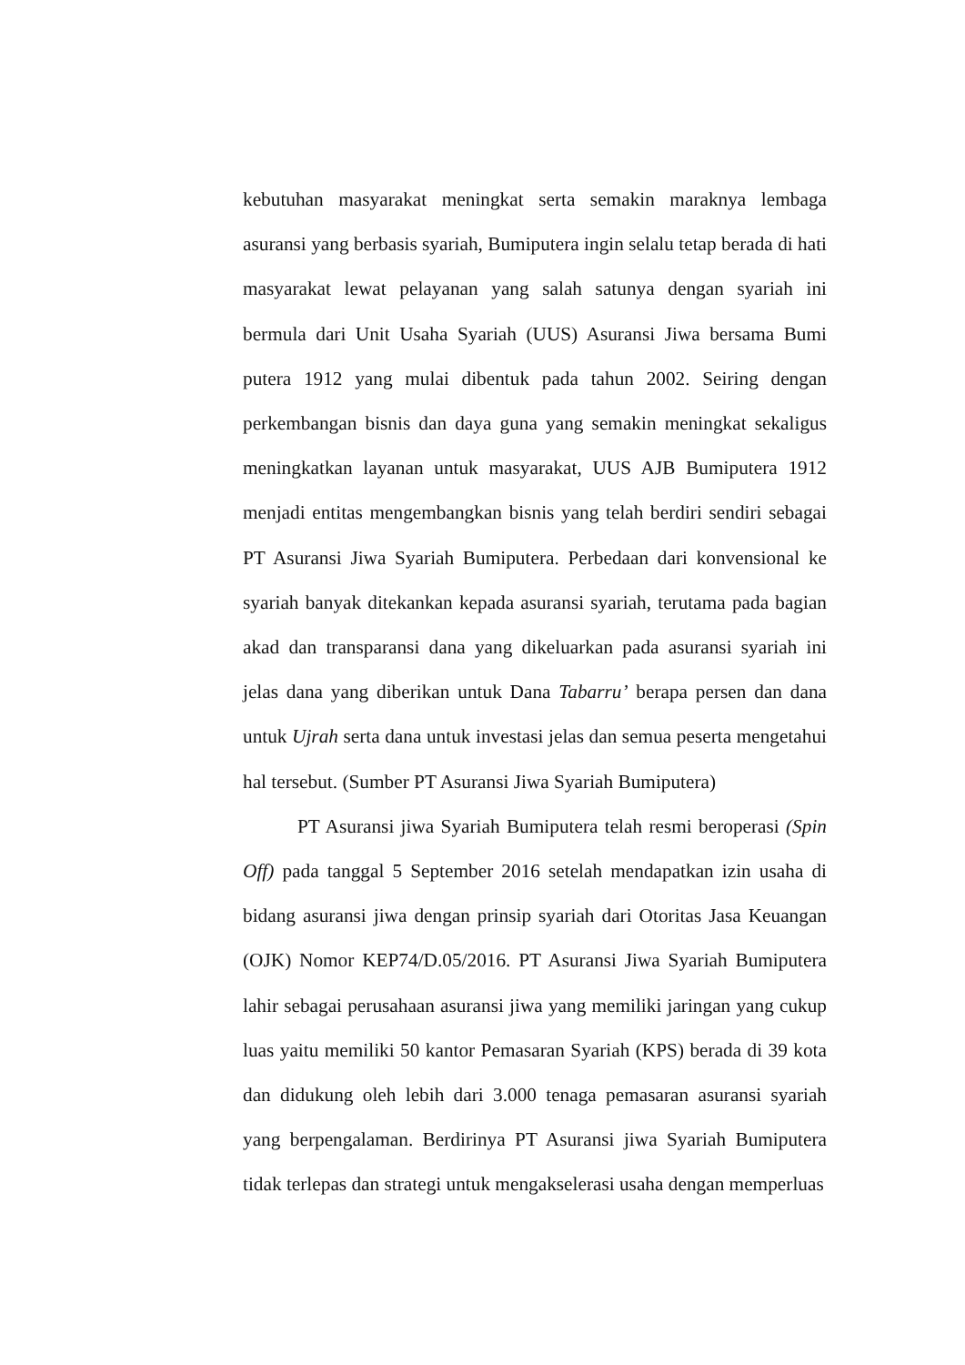kebutuhan masyarakat meningkat serta semakin maraknya lembaga asuransi yang berbasis syariah, Bumiputera ingin selalu tetap berada di hati masyarakat lewat pelayanan yang salah satunya dengan syariah ini bermula dari Unit Usaha Syariah (UUS) Asuransi Jiwa bersama Bumi putera 1912 yang mulai dibentuk pada tahun 2002. Seiring dengan perkembangan bisnis dan daya guna yang semakin meningkat sekaligus meningkatkan layanan untuk masyarakat, UUS AJB Bumiputera 1912 menjadi entitas mengembangkan bisnis yang telah berdiri sendiri sebagai PT Asuransi Jiwa Syariah Bumiputera. Perbedaan dari konvensional ke syariah banyak ditekankan kepada asuransi syariah, terutama pada bagian akad dan transparansi dana yang dikeluarkan pada asuransi syariah ini jelas dana yang diberikan untuk Dana Tabarru’ berapa persen dan dana untuk Ujrah serta dana untuk investasi jelas dan semua peserta mengetahui hal tersebut. (Sumber PT Asuransi Jiwa Syariah Bumiputera)
PT Asuransi jiwa Syariah Bumiputera telah resmi beroperasi (Spin Off) pada tanggal 5 September 2016 setelah mendapatkan izin usaha di bidang asuransi jiwa dengan prinsip syariah dari Otoritas Jasa Keuangan (OJK) Nomor KEP74/D.05/2016. PT Asuransi Jiwa Syariah Bumiputera lahir sebagai perusahaan asuransi jiwa yang memiliki jaringan yang cukup luas yaitu memiliki 50 kantor Pemasaran Syariah (KPS) berada di 39 kota dan didukung oleh lebih dari 3.000 tenaga pemasaran asuransi syariah yang berpengalaman. Berdirinya PT Asuransi jiwa Syariah Bumiputera tidak terlepas dan strategi untuk mengakselerasi usaha dengan memperluas